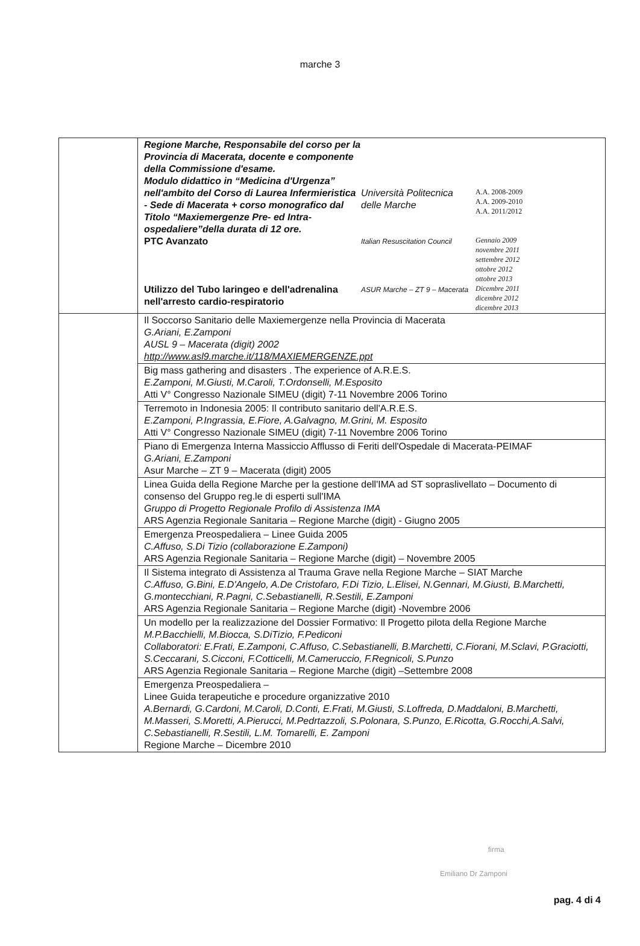marche 3
| | Regione Marche, Responsabile del corso per la Provincia di Macerata, docente e componente della Commissione d'esame. Modulo didattico in “Medicina d'Urgenza” nell'ambito del Corso di Laurea Infermieristica - Sede di Macerata + corso monografico dal Titolo “Maxiemergenze Pre- ed Intra-ospedaliere”della durata di 12 ore. Università Politecnica delle Marche A.A. 2008-2009 A.A. 2009-2010 A.A. 2011/2012 PTC Avanzato Italian Resuscitation Council Gennaio 2009 novembre 2011 settembre 2012 ottobre 2012 ottobre 2013 Utilizzo del Tubo laringeo e dell'adrenalina nell'arresto cardio-respiratorio ASUR Marche – ZT 9 – Macerata Dicembre 2011 dicembre 2012 dicembre 2013 |
| | Il Soccorso Sanitario delle Maxiemergenze nella Provincia di Macerata G.Ariani, E.Zamponi AUSL 9 – Macerata (digit) 2002 http://www.asl9.marche.it/118/MAXIEMERGENZE.ppt |
| | Big mass gathering and disasters . The experience of A.R.E.S. E.Zamponi, M.Giusti, M.Caroli, T.Ordonselli, M.Esposito Atti V° Congresso Nazionale SIMEU (digit) 7-11 Novembre 2006 Torino |
| | Terremoto in Indonesia 2005: Il contributo sanitario dell'A.R.E.S. E.Zamponi, P.Ingrassia, E.Fiore, A.Galvagno, M.Grini, M. Esposito Atti V° Congresso Nazionale SIMEU (digit) 7-11 Novembre 2006 Torino |
| | Piano di Emergenza Interna Massiccio Afflusso di Feriti dell'Ospedale di Macerata-PEIMAF G.Ariani, E.Zamponi Asur Marche – ZT 9 – Macerata (digit) 2005 |
| | Linea Guida della Regione Marche per la gestione dell'IMA ad ST sopraslivellato – Documento di consenso del Gruppo reg.le di esperti sull'IMA Gruppo di Progetto Regionale Profilo di Assistenza IMA ARS Agenzia Regionale Sanitaria – Regione Marche (digit) - Giugno 2005 |
| | Emergenza Preospedaliera – Linee Guida 2005 C.Affuso, S.Di Tizio (collaborazione E.Zamponi) ARS Agenzia Regionale Sanitaria – Regione Marche (digit) – Novembre 2005 |
| | Il Sistema integrato di Assistenza al Trauma Grave nella Regione Marche – SIAT Marche C.Affuso, G.Bini, E.D'Angelo, A.De Cristofaro, F.Di Tizio, L.Elisei, N.Gennari, M.Giusti, B.Marchetti, G.montecchiani, R.Pagni, C.Sebastianelli, R.Sestili, E.Zamponi ARS Agenzia Regionale Sanitaria – Regione Marche (digit) -Novembre 2006 |
| | Un modello per la realizzazione del Dossier Formativo: Il Progetto pilota della Regione Marche M.P.Bacchielli, M.Biocca, S.DiTizio, F.Pediconi Collaboratori: E.Frati, E.Zamponi, C.Affuso, C.Sebastianelli, B.Marchetti, C.Fiorani, M.Sclavi, P.Graciotti, S.Ceccarani, S.Cicconi, F.Cotticelli, M.Cameruccio, F.Regnicoli, S.Punzo ARS Agenzia Regionale Sanitaria – Regione Marche (digit) –Settembre 2008 |
| | Emergenza Preospedaliera – Linee Guida terapeutiche e procedure organizzative 2010 A.Bernardi, G.Cardoni, M.Caroli, D.Conti, E.Frati, M.Giusti, S.Loffreda, D.Maddaloni, B.Marchetti, M.Masseri, S.Moretti, A.Pierucci, M.Pedrtazzoli, S.Polonara, S.Punzo, E.Ricotta, G.Rocchi,A.Salvi, C.Sebastianelli, R.Sestili, L.M. Tomarelli, E. Zamponi Regione Marche – Dicembre 2010 |
firma
Emiliano Dr Zamponi
pag. 4 di 4